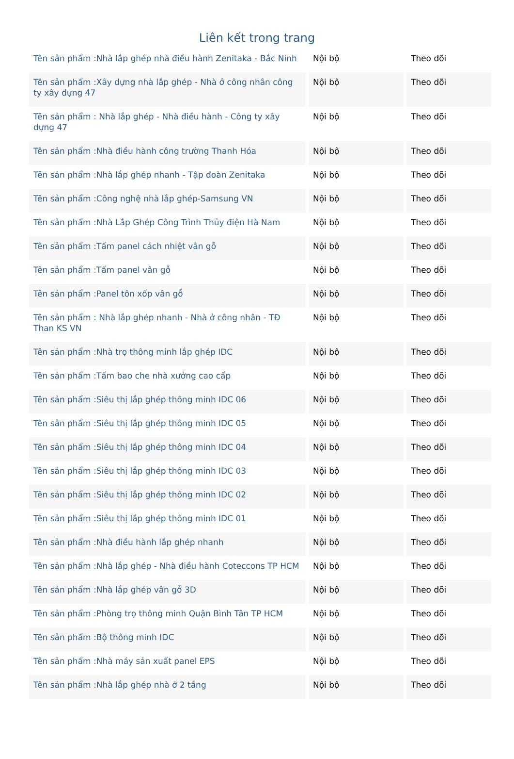Liên kết trong trang
| Tên sản phẩm :Nhà lắp ghép nhà điều hành Zenitaka - Bắc Ninh | Nội bộ | Theo dõi |
| Tên sản phẩm :Xây dựng nhà lắp ghép - Nhà ở công nhân công ty xây dựng 47 | Nội bộ | Theo dõi |
| Tên sản phẩm : Nhà lắp ghép - Nhà điều hành - Công ty xây dựng 47 | Nội bộ | Theo dõi |
| Tên sản phẩm :Nhà điều hành công trường Thanh Hóa | Nội bộ | Theo dõi |
| Tên sản phẩm :Nhà lắp ghép nhanh - Tập đoàn Zenitaka | Nội bộ | Theo dõi |
| Tên sản phẩm :Công nghệ nhà lắp ghép-Samsung VN | Nội bộ | Theo dõi |
| Tên sản phẩm :Nhà Lắp Ghép Công Trình Thủy điện Hà Nam | Nội bộ | Theo dõi |
| Tên sản phẩm :Tấm panel cách nhiệt vân gỗ | Nội bộ | Theo dõi |
| Tên sản phẩm :Tấm panel vân gỗ | Nội bộ | Theo dõi |
| Tên sản phẩm :Panel tôn xốp vân gỗ | Nội bộ | Theo dõi |
| Tên sản phẩm : Nhà lắp ghép nhanh - Nhà ở công nhân - TĐ Than KS VN | Nội bộ | Theo dõi |
| Tên sản phẩm :Nhà trọ thông minh lắp ghép IDC | Nội bộ | Theo dõi |
| Tên sản phẩm :Tấm bao che nhà xưởng cao cấp | Nội bộ | Theo dõi |
| Tên sản phẩm :Siêu thị lắp ghép thông minh IDC 06 | Nội bộ | Theo dõi |
| Tên sản phẩm :Siêu thị lắp ghép thông minh IDC 05 | Nội bộ | Theo dõi |
| Tên sản phẩm :Siêu thị lắp ghép thông minh IDC 04 | Nội bộ | Theo dõi |
| Tên sản phẩm :Siêu thị lắp ghép thông minh IDC 03 | Nội bộ | Theo dõi |
| Tên sản phẩm :Siêu thị lắp ghép thông minh IDC 02 | Nội bộ | Theo dõi |
| Tên sản phẩm :Siêu thị lắp ghép thông minh IDC 01 | Nội bộ | Theo dõi |
| Tên sản phẩm :Nhà điều hành lắp ghép nhanh | Nội bộ | Theo dõi |
| Tên sản phẩm :Nhà lắp ghép - Nhà điều hành Coteccons TP HCM | Nội bộ | Theo dõi |
| Tên sản phẩm :Nhà lắp ghép vân gỗ 3D | Nội bộ | Theo dõi |
| Tên sản phẩm :Phòng trọ thông minh Quận Bình Tân TP HCM | Nội bộ | Theo dõi |
| Tên sản phẩm :Bộ thông minh IDC | Nội bộ | Theo dõi |
| Tên sản phẩm :Nhà máy sản xuất panel EPS | Nội bộ | Theo dõi |
| Tên sản phẩm :Nhà lắp ghép nhà ở 2 tầng | Nội bộ | Theo dõi |